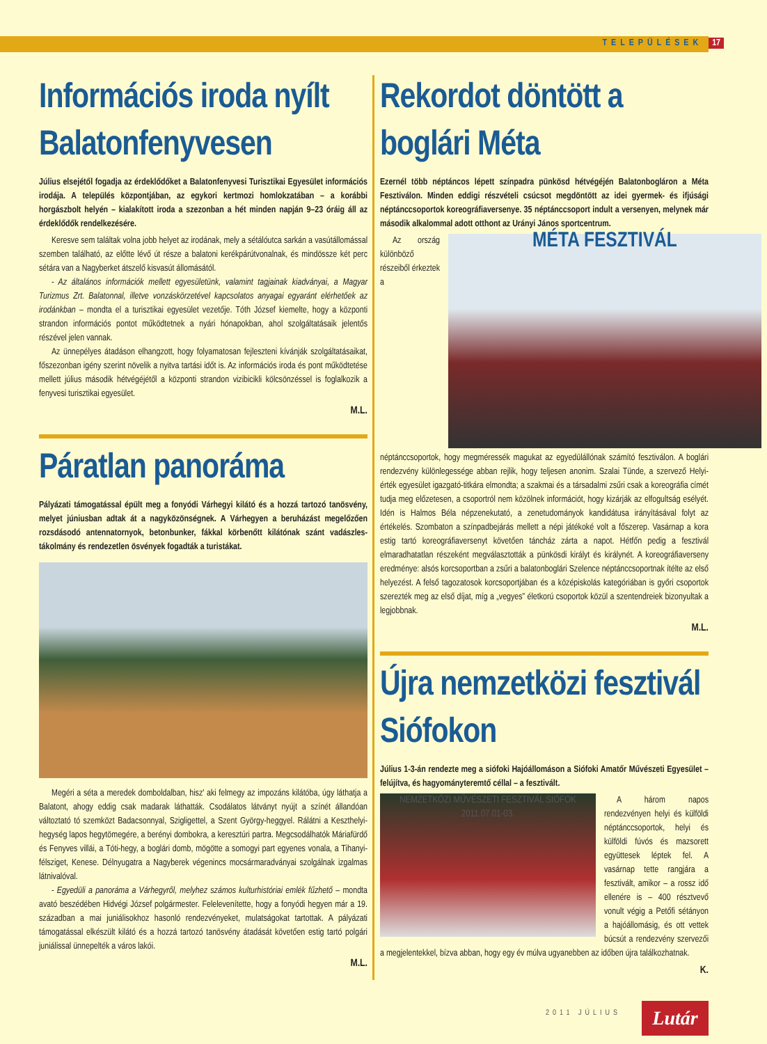TELEPÜLÉSEK 17
Információs iroda nyílt Balatonfenyvesen
Július elsejétől fogadja az érdeklődőket a Balatonfenyvesi Turisztikai Egyesület információs irodája. A település központjában, az egykori kertmozi homlokzatában – a korábbi horgászbolt helyén – kialakított iroda a szezonban a hét minden napján 9–23 óráig áll az érdeklődők rendelkezésére.
Keresve sem találtak volna jobb helyet az irodának, mely a sétálóutca sarkán a vasútállomással szemben található, az előtte lévő út része a balatoni kerékpárútvonalnak, és mindössze két perc sétára van a Nagyberket átszelő kisvasút állomásától.
- Az általános információk mellett egyesületünk, valamint tagjainak kiadványai, a Magyar Turizmus Zrt. Balatonnal, illetve vonzáskörzetével kapcsolatos anyagai egyaránt elérhetőek az irodánkban – mondta el a turisztikai egyesület vezetője. Tóth József kiemelte, hogy a központi strandon információs pontot működtetnek a nyári hónapokban, ahol szolgáltatásaik jelentős részével jelen vannak.
Az ünnepélyes átadáson elhangzott, hogy folyamatosan fejleszteni kívánják szolgáltatásaikat, főszezonban igény szerint növelik a nyitva tartási időt is. Az információs iroda és pont működtetése mellett július második hétvégéjétől a központi strandon vizibicikli kölcsönzéssel is foglalkozik a fenyvesi turisztikai egyesület.
M.L.
Páratlan panoráma
Pályázati támogatással épült meg a fonyódi Várhegyi kilátó és a hozzá tartozó tanösvény, melyet júniusban adtak át a nagyközönségnek. A Várhegyen a beruházást megelőzően rozsdásodó antennatornyok, betonbunker, fákkal körbenőtt kilátónak szánt vadászles-tákolmány és rendezetlen ösvények fogadták a turistákat.
Megéri a séta a meredek domboldalban, hisz' aki felmegy az impozáns kilátóba, úgy láthatja a Balatont, ahogy eddig csak madarak láthatták. Csodálatos látványt nyújt a színét állandóan változtató tó szemközt Badacsonnyal, Szigligettel, a Szent György-heggyel. Rálátni a Keszthelyi-hegység lapos hegytömegére, a berényi dombokra, a keresztúri partra. Megcsodálhatók Máriafürdő és Fenyves villái, a Tóti-hegy, a boglári domb, mögötte a somogyi part egyenes vonala, a Tihanyi-félsziget, Kenese. Délnyugatra a Nagyberek végenincs mocsármaradványai szolgálnak izgalmas látnivalóval.
- Egyedüli a panoráma a Várhegyről, melyhez számos kulturhistóriai emlék fűzhető – mondta avató beszédében Hidvégi József polgármester. Felelevenítette, hogy a fonyódi hegyen már a 19. században a mai juniálisokhoz hasonló rendezvényeket, mulatságokat tartottak. A pályázati támogatással elkészült kilátó és a hozzá tartozó tanösvény átadását követően estig tartó polgári juniálissal ünnepelték a város lakói.
M.L.
Rekordot döntött a boglári Méta
Ezernél több néptáncos lépett színpadra pünkösd hétvégéjén Balatonbogláron a Méta Fesztiválon. Minden eddigi részvételi csúcsot megdöntött az idei gyermek- és ifjúsági néptánccsoportok koreográfiaversenye. 35 néptánccsoport indult a versenyen, melynek már második alkalommal adott otthont az Urányi János sportcentrum.
MÉTA FESZTIVÁL
Az ország különböző részeiből érkeztek a néptánccsoportok, hogy megméressék magukat az egyedülállónak számító fesztiválon. A boglári rendezvény különlegessége abban rejlik, hogy teljesen anonim. Szalai Tünde, a szervező Helyi-érték egyesület igazgató-titkára elmondta; a szakmai és a társadalmi zsűri csak a koreográfia címét tudja meg előzetesen, a csoportról nem közölnek információt, hogy kizárják az elfogultság esélyét. Idén is Halmos Béla népzenekutató, a zenetudományok kandidátusa irányításával folyt az értékelés. Szombaton a színpadbejárás mellett a népi játékoké volt a főszerep. Vasárnap a kora estig tartó koreográfiaversenyt követően táncház zárta a napot. Hétfőn pedig a fesztivál elmaradhatatlan részeként megválasztották a pünkösdi királyt és királynét. A koreográfiaverseny eredménye: alsós korcsoportban a zsűri a balatonboglári Szelence néptánccsoportnak ítélte az első helyezést. A felső tagozatosok korcsoportjában és a középiskolás kategóriában is győri csoportok szerezték meg az első díjat, míg a „vegyes” életkorú csoportok közül a szentendreiek bizonyultak a legjobbnak.
M.L.
Újra nemzetközi fesztivál Siófokon
Július 1-3-án rendezte meg a siófoki Hajóállomáson a Siófoki Amatőr Művészeti Egyesület – felújítva, és hagyományteremtő céllal – a fesztivált.
NEMZETKÖZI MŰVÉSZETI FESZTIVÁL SIÓFOK 2011.07.01-03.
A három napos rendezvényen helyi és külföldi néptánccsoportok, helyi és külföldi fúvós és mazsorett együttesek léptek fel. A vasárnap tette rangjára a fesztivált, amikor – a rossz idő ellenére is – 400 résztvevő vonult végig a Petőfi sétányon a hajóállomásig, és ott vettek búcsút a rendezvény szervezői a megjelentekkel, bízva abban, hogy egy év múlva ugyanebben az időben újra találkozhatnak.
K.
2011 JÚLIUS Lutár